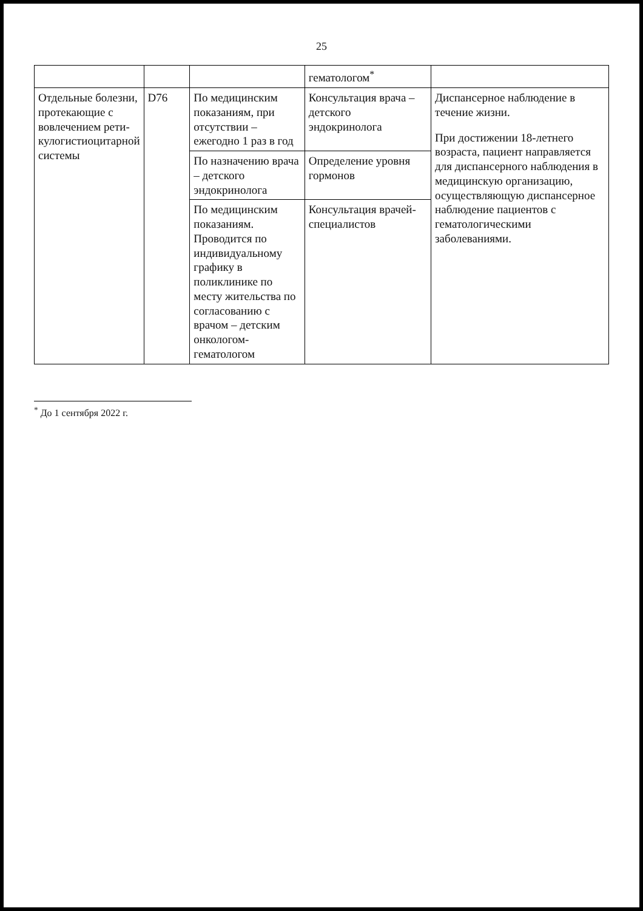25
| | | | гематологом<sup>*</sup> | |
| Отдельные болезни, протекающие с вовлечением рети­кулогистиоцитарной системы | D76 | По медицинским показаниям, при отсутствии – ежегодно 1 раз в год | Консультация врача – детского эндокринолога | Диспансерное наблюдение в течение жизни. При достижении 18-летнего возраста, пациент направляется для диспансерного наблюдения в медицинскую организацию, осуществляющую диспансерное наблюдение пациентов с гематологическими заболеваниями. |
| | | По назначению врача – детского эндокринолога | Определение уровня гормонов | |
| | | По медицинским показаниям. Проводится по индивидуальному графику в поликлинике по месту жительства по согласованию с врачом – детским онкологом-гематологом | Консультация врачей-специалистов | |
<sup>*</sup> До 1 сентября 2022 г.